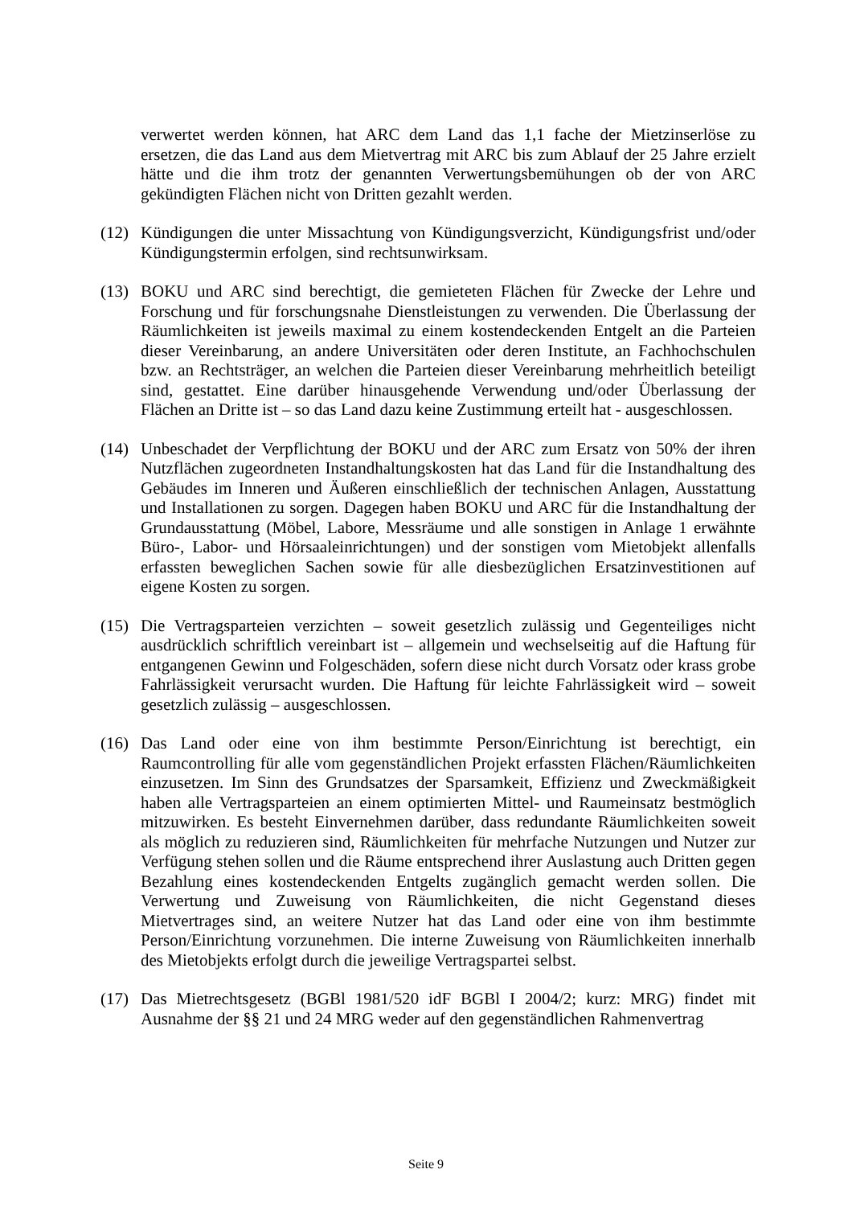verwertet werden können, hat ARC dem Land das 1,1 fache der Mietzinserlöse zu ersetzen, die das Land aus dem Mietvertrag mit ARC bis zum Ablauf der 25 Jahre erzielt hätte und die ihm trotz der genannten Verwertungsbemühungen ob der von ARC gekündigten Flächen nicht von Dritten gezahlt werden.
(12)
Kündigungen die unter Missachtung von Kündigungsverzicht, Kündigungsfrist und/oder Kündigungstermin erfolgen, sind rechtsunwirksam.
(13)
BOKU und ARC sind berechtigt, die gemieteten Flächen für Zwecke der Lehre und Forschung und für forschungsnahe Dienstleistungen zu verwenden. Die Überlassung der Räumlichkeiten ist jeweils maximal zu einem kostendeckenden Entgelt an die Parteien dieser Vereinbarung, an andere Universitäten oder deren Institute, an Fachhochschulen bzw. an Rechtsträger, an welchen die Parteien dieser Vereinbarung mehrheitlich beteiligt sind, gestattet. Eine darüber hinausgehende Verwendung und/oder Überlassung der Flächen an Dritte ist – so das Land dazu keine Zustimmung erteilt hat - ausgeschlossen.
(14)
Unbeschadet der Verpflichtung der BOKU und der ARC zum Ersatz von 50% der ihren Nutzflächen zugeordneten Instandhaltungskosten hat das Land für die Instandhaltung des Gebäudes im Inneren und Äußeren einschließlich der technischen Anlagen, Ausstattung und Installationen zu sorgen. Dagegen haben BOKU und ARC für die Instandhaltung der Grundausstattung (Möbel, Labore, Messräume und alle sonstigen in Anlage 1 erwähnte Büro-, Labor- und Hörsaaleinrichtungen) und der sonstigen vom Mietobjekt allenfalls erfassten beweglichen Sachen sowie für alle diesbezüglichen Ersatzinvestitionen auf eigene Kosten zu sorgen.
(15)
Die Vertragsparteien verzichten – soweit gesetzlich zulässig und Gegenteiliges nicht ausdrücklich schriftlich vereinbart ist – allgemein und wechselseitig auf die Haftung für entgangenen Gewinn und Folgeschäden, sofern diese nicht durch Vorsatz oder krass grobe Fahrlässigkeit verursacht wurden. Die Haftung für leichte Fahrlässigkeit wird – soweit gesetzlich zulässig – ausgeschlossen.
(16)
Das Land oder eine von ihm bestimmte Person/Einrichtung ist berechtigt, ein Raumcontrolling für alle vom gegenständlichen Projekt erfassten Flächen/Räumlichkeiten einzusetzen. Im Sinn des Grundsatzes der Sparsamkeit, Effizienz und Zweckmäßigkeit haben alle Vertragsparteien an einem optimierten Mittel- und Raumeinsatz bestmöglich mitzuwirken. Es besteht Einvernehmen darüber, dass redundante Räumlichkeiten soweit als möglich zu reduzieren sind, Räumlichkeiten für mehrfache Nutzungen und Nutzer zur Verfügung stehen sollen und die Räume entsprechend ihrer Auslastung auch Dritten gegen Bezahlung eines kostendeckenden Entgelts zugänglich gemacht werden sollen. Die Verwertung und Zuweisung von Räumlichkeiten, die nicht Gegenstand dieses Mietvertrages sind, an weitere Nutzer hat das Land oder eine von ihm bestimmte Person/Einrichtung vorzunehmen. Die interne Zuweisung von Räumlichkeiten innerhalb des Mietobjekts erfolgt durch die jeweilige Vertragspartei selbst.
(17)
Das Mietrechtsgesetz (BGBl 1981/520 idF BGBl I 2004/2; kurz: MRG) findet mit Ausnahme der §§ 21 und 24 MRG weder auf den gegenständlichen Rahmenvertrag
Seite 9